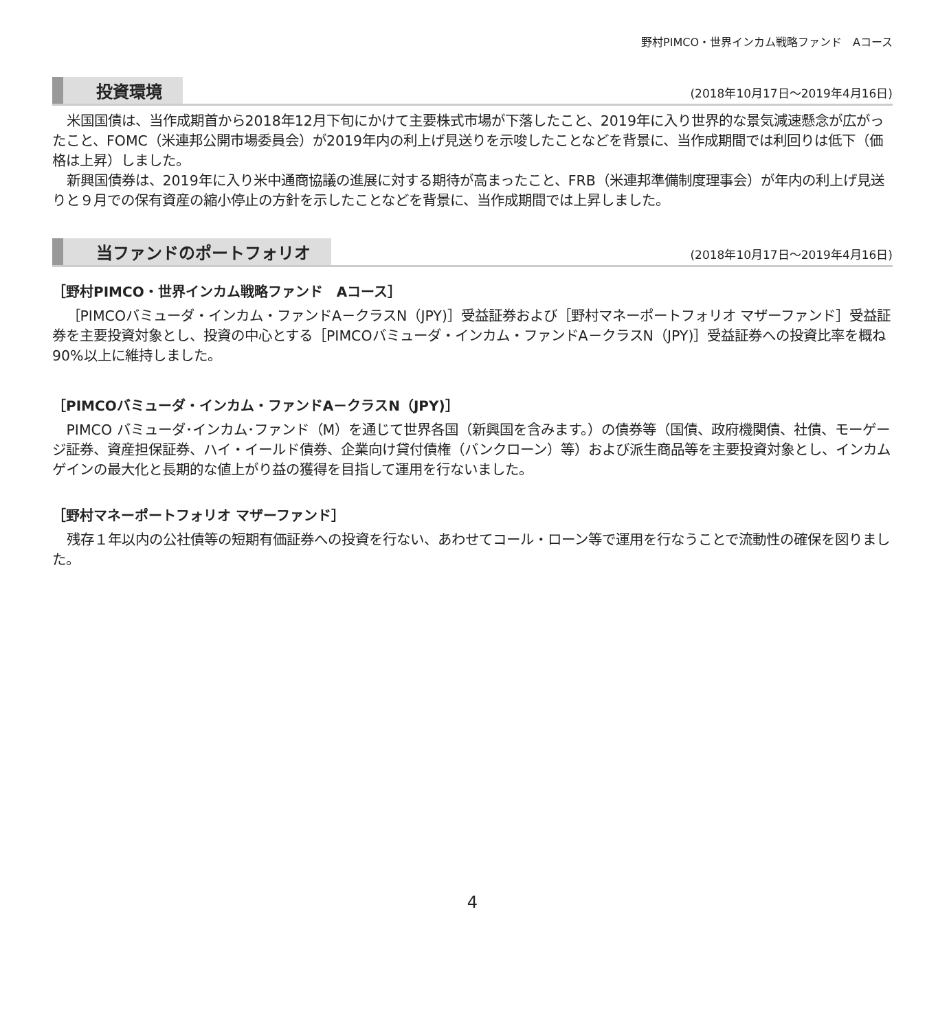野村PIMCO・世界インカム戦略ファンド　Aコース
投資環境
(2018年10月17日～2019年4月16日)
米国国債は、当作成期首から2018年12月下旬にかけて主要株式市場が下落したこと、2019年に入り世界的な景気減速懸念が広がったこと、FOMC（米連邦公開市場委員会）が2019年内の利上げ見送りを示唆したことなどを背景に、当作成期間では利回りは低下（価格は上昇）しました。
新興国債券は、2019年に入り米中通商協議の進展に対する期待が高まったこと、FRB（米連邦準備制度理事会）が年内の利上げ見送りと９月での保有資産の縮小停止の方針を示したことなどを背景に、当作成期間では上昇しました。
当ファンドのポートフォリオ
(2018年10月17日～2019年4月16日)
［野村PIMCO・世界インカム戦略ファンド　Aコース］
［PIMCOバミューダ・インカム・ファンドA－クラスN（JPY)］受益証券および［野村マネーポートフォリオ マザーファンド］受益証券を主要投資対象とし、投資の中心とする［PIMCOバミューダ・インカム・ファンドA－クラスN（JPY)］受益証券への投資比率を概ね90%以上に維持しました。
［PIMCOバミューダ・インカム・ファンドA－クラスN（JPY)］
PIMCO バミューダ･インカム･ファンド（M）を通じて世界各国（新興国を含みます。）の債券等（国債、政府機関債、社債、モーゲージ証券、資産担保証券、ハイ・イールド債券、企業向け貸付債権（バンクローン）等）および派生商品等を主要投資対象とし、インカムゲインの最大化と長期的な値上がり益の獲得を目指して運用を行ないました。
［野村マネーポートフォリオ マザーファンド］
残存１年以内の公社債等の短期有価証券への投資を行ない、あわせてコール・ローン等で運用を行なうことで流動性の確保を図りました。
4